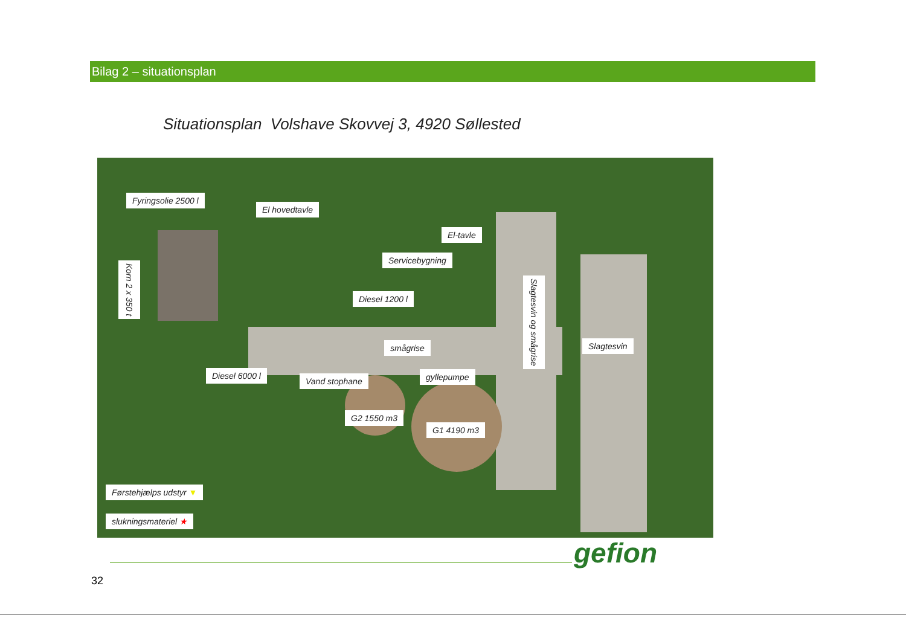Bilag 2 – situationsplan
Situationsplan Volshave Skovvej 3, 4920 Søllested
Fyringsolie 2500 l
El hovedtavle
El-tavle
Servicebygning
Korn 2 x 350 t
Diesel 1200 l
Slagtesvin og smågrise
Slagtesvin
smågrise
Diesel 6000 l
Vand stophane gyllepumpe
G2 1550 m3
G1 4190 m3
Førstehjælps udstyr ▼
slukningsmateriel ★
gefion
32